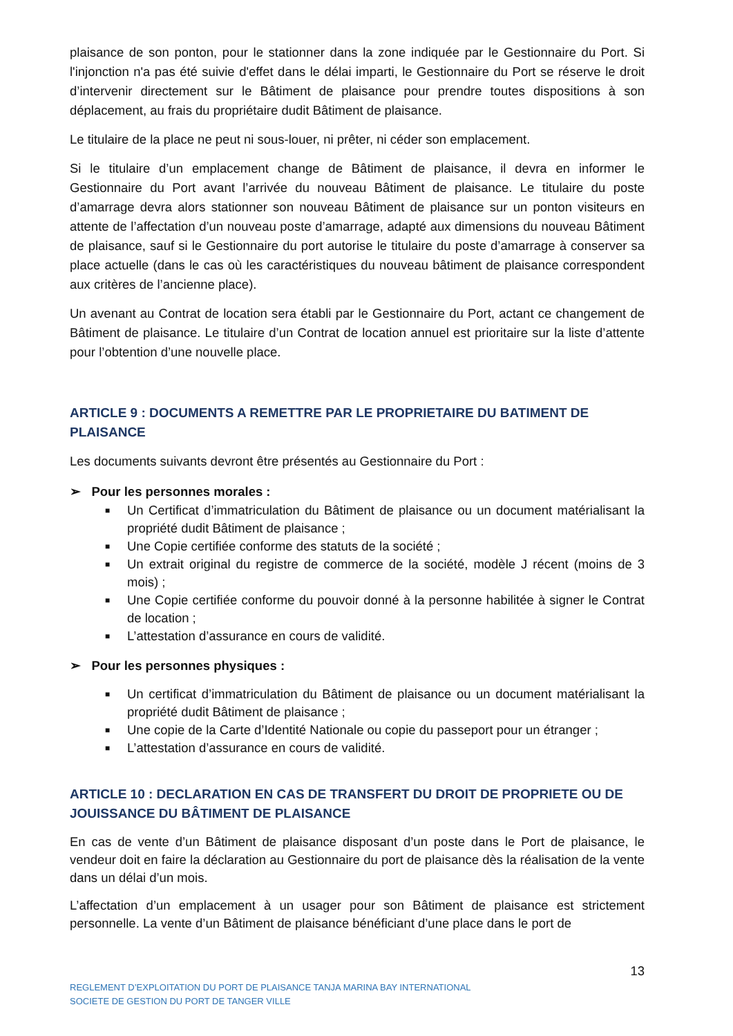plaisance de son ponton, pour le stationner dans la zone indiquée par le Gestionnaire du Port. Si l'injonction n'a pas été suivie d'effet dans le délai imparti, le Gestionnaire du Port se réserve le droit d’intervenir directement sur le Bâtiment de plaisance pour prendre toutes dispositions à son déplacement, au frais du propriétaire dudit Bâtiment de plaisance.
Le titulaire de la place ne peut ni sous-louer, ni prêter, ni céder son emplacement.
Si le titulaire d’un emplacement change de Bâtiment de plaisance, il devra en informer le Gestionnaire du Port avant l’arrivée du nouveau Bâtiment de plaisance. Le titulaire du poste d’amarrage devra alors stationner son nouveau Bâtiment de plaisance sur un ponton visiteurs en attente de l’affectation d’un nouveau poste d’amarrage, adapté aux dimensions du nouveau Bâtiment de plaisance, sauf si le Gestionnaire du port autorise le titulaire du poste d’amarrage à conserver sa place actuelle (dans le cas où les caractéristiques du nouveau bâtiment de plaisance correspondent aux critères de l’ancienne place).
Un avenant au Contrat de location sera établi par le Gestionnaire du Port, actant ce changement de Bâtiment de plaisance. Le titulaire d’un Contrat de location annuel est prioritaire sur la liste d’attente pour l’obtention d’une nouvelle place.
ARTICLE 9 : DOCUMENTS A REMETTRE PAR LE PROPRIETAIRE DU BATIMENT DE PLAISANCE
Les documents suivants devront être présentés au Gestionnaire du Port :
➢ Pour les personnes morales :
■ Un Certificat d’immatriculation du Bâtiment de plaisance ou un document matérialisant la propriété dudit Bâtiment de plaisance ;
■ Une Copie certifiée conforme des statuts de la société ;
■ Un extrait original du registre de commerce de la société, modèle J récent (moins de 3 mois) ;
■ Une Copie certifiée conforme du pouvoir donné à la personne habilitée à signer le Contrat de location ;
■ L’attestation d’assurance en cours de validité.
➢ Pour les personnes physiques :
■ Un certificat d’immatriculation du Bâtiment de plaisance ou un document matérialisant la propriété dudit Bâtiment de plaisance ;
■ Une copie de la Carte d’Identité Nationale ou copie du passeport pour un étranger ;
■ L’attestation d’assurance en cours de validité.
ARTICLE 10 : DECLARATION EN CAS DE TRANSFERT DU DROIT DE PROPRIETE OU DE JOUISSANCE DU BÂTIMENT DE PLAISANCE
En cas de vente d’un Bâtiment de plaisance disposant d’un poste dans le Port de plaisance, le vendeur doit en faire la déclaration au Gestionnaire du port de plaisance dès la réalisation de la vente dans un délai d’un mois.
L’affectation d’un emplacement à un usager pour son Bâtiment de plaisance est strictement personnelle. La vente d’un Bâtiment de plaisance bénéficiant d’une place dans le port de
13
REGLEMENT D’EXPLOITATION DU PORT DE PLAISANCE TANJA MARINA BAY INTERNATIONAL
SOCIETE DE GESTION DU PORT DE TANGER VILLE